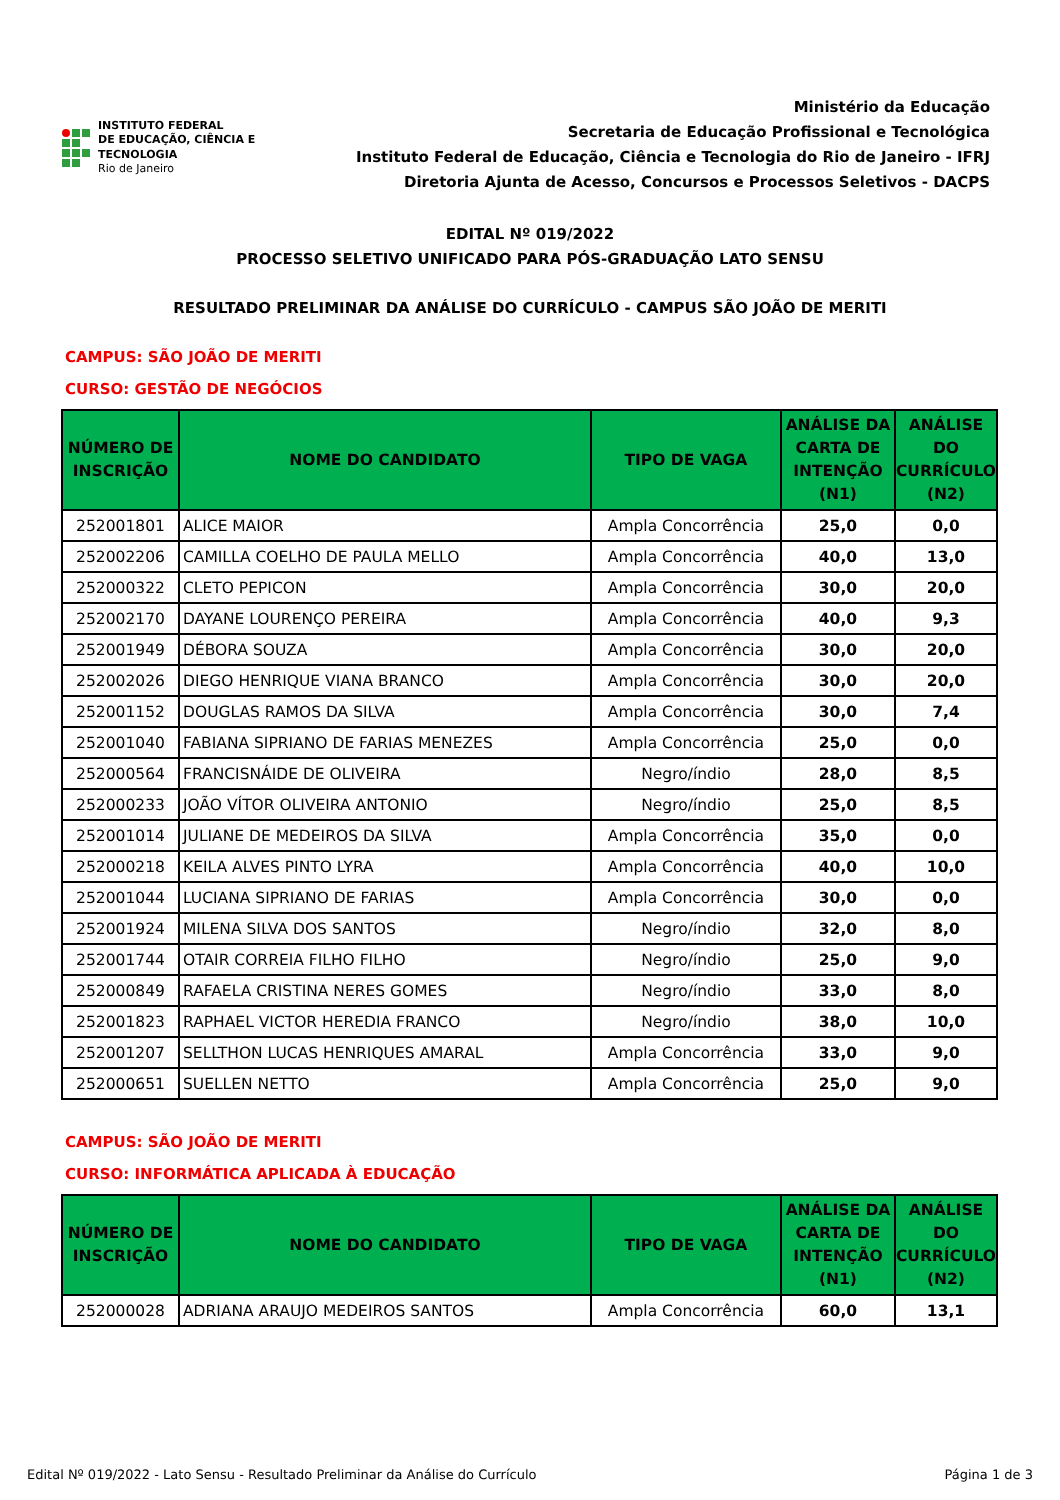INSTITUTO FEDERAL
DE EDUCAÇÃO, CIÊNCIA E TECNOLOGIA
Rio de Janeiro
Ministério da Educação
Secretaria de Educação Profissional e Tecnológica
Instituto Federal de Educação, Ciência e Tecnologia do Rio de Janeiro - IFRJ
Diretoria Ajunta de Acesso, Concursos e Processos Seletivos - DACPS
EDITAL Nº 019/2022
PROCESSO SELETIVO UNIFICADO PARA PÓS-GRADUAÇÃO LATO SENSU
RESULTADO PRELIMINAR DA ANÁLISE DO CURRÍCULO - CAMPUS SÃO JOÃO DE MERITI
CAMPUS: SÃO JOÃO DE MERITI
CURSO: GESTÃO DE NEGÓCIOS
| NÚMERO DE INSCRIÇÃO | NOME DO CANDIDATO | TIPO DE VAGA | ANÁLISE DA CARTA DE INTENÇÃO (N1) | ANÁLISE DO CURRÍCULO (N2) |
| --- | --- | --- | --- | --- |
| 252001801 | ALICE MAIOR | Ampla Concorrência | 25,0 | 0,0 |
| 252002206 | CAMILLA COELHO DE PAULA MELLO | Ampla Concorrência | 40,0 | 13,0 |
| 252000322 | CLETO PEPICON | Ampla Concorrência | 30,0 | 20,0 |
| 252002170 | DAYANE LOURENÇO PEREIRA | Ampla Concorrência | 40,0 | 9,3 |
| 252001949 | DÉBORA SOUZA | Ampla Concorrência | 30,0 | 20,0 |
| 252002026 | DIEGO HENRIQUE VIANA BRANCO | Ampla Concorrência | 30,0 | 20,0 |
| 252001152 | DOUGLAS RAMOS DA SILVA | Ampla Concorrência | 30,0 | 7,4 |
| 252001040 | FABIANA SIPRIANO DE FARIAS MENEZES | Ampla Concorrência | 25,0 | 0,0 |
| 252000564 | FRANCISNÁIDE DE OLIVEIRA | Negro/índio | 28,0 | 8,5 |
| 252000233 | JOÃO VÍTOR OLIVEIRA ANTONIO | Negro/índio | 25,0 | 8,5 |
| 252001014 | JULIANE DE MEDEIROS DA SILVA | Ampla Concorrência | 35,0 | 0,0 |
| 252000218 | KEILA ALVES PINTO LYRA | Ampla Concorrência | 40,0 | 10,0 |
| 252001044 | LUCIANA SIPRIANO DE FARIAS | Ampla Concorrência | 30,0 | 0,0 |
| 252001924 | MILENA SILVA DOS SANTOS | Negro/índio | 32,0 | 8,0 |
| 252001744 | OTAIR CORREIA FILHO FILHO | Negro/índio | 25,0 | 9,0 |
| 252000849 | RAFAELA CRISTINA NERES GOMES | Negro/índio | 33,0 | 8,0 |
| 252001823 | RAPHAEL VICTOR HEREDIA FRANCO | Negro/índio | 38,0 | 10,0 |
| 252001207 | SELLTHON LUCAS HENRIQUES AMARAL | Ampla Concorrência | 33,0 | 9,0 |
| 252000651 | SUELLEN NETTO | Ampla Concorrência | 25,0 | 9,0 |
CAMPUS: SÃO JOÃO DE MERITI
CURSO: INFORMÁTICA APLICADA À EDUCAÇÃO
| NÚMERO DE INSCRIÇÃO | NOME DO CANDIDATO | TIPO DE VAGA | ANÁLISE DA CARTA DE INTENÇÃO (N1) | ANÁLISE DO CURRÍCULO (N2) |
| --- | --- | --- | --- | --- |
| 252000028 | ADRIANA ARAUJO MEDEIROS SANTOS | Ampla Concorrência | 60,0 | 13,1 |
Edital Nº 019/2022 - Lato Sensu - Resultado Preliminar da Análise do Currículo Página 1 de 3